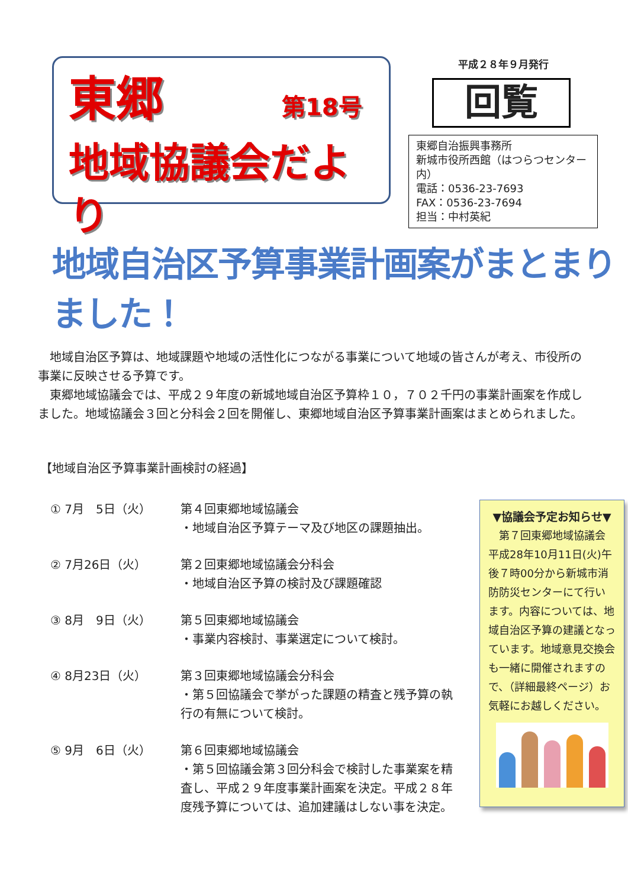東郷 第18号
地域協議会だより
平成２８年９月発行
回覧
東郷自治振興事務所
新城市役所西館（はつらつセンター内）
電話：0536-23-7693
FAX：0536-23-7694
担当：中村英紀
地域自治区予算事業計画案がまとまりました！
地域自治区予算は、地域課題や地域の活性化につながる事業について地域の皆さんが考え、市役所の事業に反映させる予算です。
東郷地域協議会では、平成２９年度の新城地域自治区予算枠１０，７０２千円の事業計画案を作成しました。地域協議会３回と分科会２回を開催し、東郷地域自治区予算事業計画案はまとめられました。
【地域自治区予算事業計画検討の経過】
① 7月　5日（火） 第４回東郷地域協議会
・地域自治区予算テーマ及び地区の課題抽出。
② 7月26日（火） 第２回東郷地域協議会分科会
・地域自治区予算の検討及び課題確認
③ 8月　9日（火） 第５回東郷地域協議会
・事業内容検討、事業選定について検討。
④ 8月23日（火） 第３回東郷地域協議会分科会
・第５回協議会で挙がった課題の精査と残予算の執行の有無について検討。
⑤ 9月　6日（火） 第６回東郷地域協議会
・第５回協議会第３回分科会で検討した事業案を精査し、平成２９年度事業計画案を決定。平成２８年度残予算については、追加建議はしない事を決定。
▼協議会予定お知らせ▼
第７回東郷地域協議会
平成28年10月11日(火)午後７時00分から新城市消防防災センターにて行います。内容については、地域自治区予算の建議となっています。地域意見交換会も一緒に開催されますので、（詳細最終ページ）お気軽にお越しください。